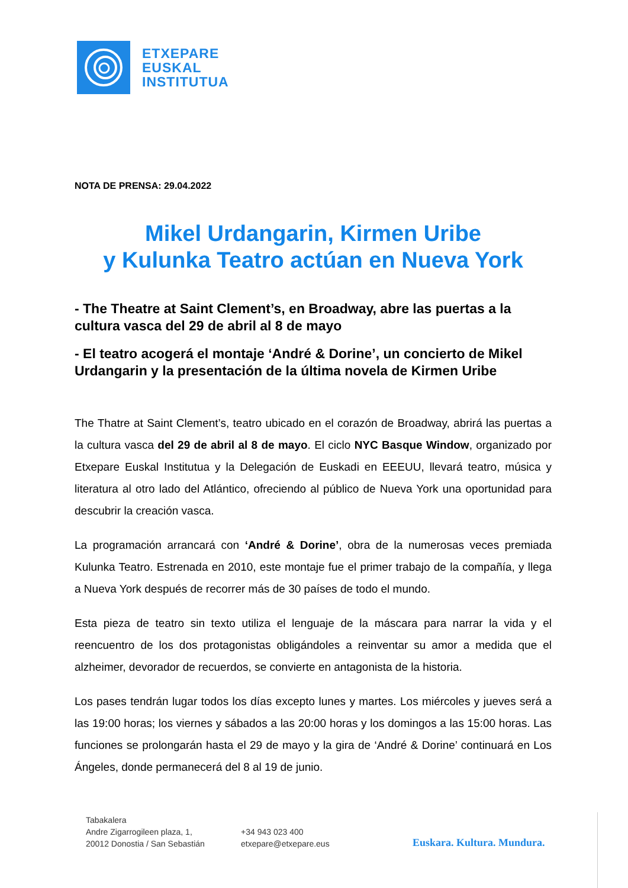ETXEPARE
EUSKAL
INSTITUTUA
NOTA DE PRENSA: 29.04.2022
Mikel Urdangarin, Kirmen Uribe
y Kulunka Teatro actúan en Nueva York
- The Theatre at Saint Clement’s, en Broadway, abre las puertas a la cultura vasca del 29 de abril al 8 de mayo
- El teatro acogerá el montaje ‘André & Dorine’, un concierto de Mikel Urdangarin y la presentación de la última novela de Kirmen Uribe
The Thatre at Saint Clement’s, teatro ubicado en el corazón de Broadway, abrirá las puertas a la cultura vasca del 29 de abril al 8 de mayo. El ciclo NYC Basque Window, organizado por Etxepare Euskal Institutua y la Delegación de Euskadi en EEEUU, llevará teatro, música y literatura al otro lado del Atlántico, ofreciendo al público de Nueva York una oportunidad para descubrir la creación vasca.
La programación arrancará con ‘André & Dorine’, obra de la numerosas veces premiada Kulunka Teatro. Estrenada en 2010, este montaje fue el primer trabajo de la compañía, y llega a Nueva York después de recorrer más de 30 países de todo el mundo.
Esta pieza de teatro sin texto utiliza el lenguaje de la máscara para narrar la vida y el reencuentro de los dos protagonistas obligándoles a reinventar su amor a medida que el alzheimer, devorador de recuerdos, se convierte en antagonista de la historia.
Los pases tendrán lugar todos los días excepto lunes y martes. Los miércoles y jueves será a las 19:00 horas; los viernes y sábados a las 20:00 horas y los domingos a las 15:00 horas. Las funciones se prolongarán hasta el 29 de mayo y la gira de ‘André & Dorine’ continuará en Los Ángeles, donde permanecerá del 8 al 19 de junio.
Tabakalera
Andre Zigarrogileen plaza, 1,
20012 Donostia / San Sebastián
+34 943 023 400
etxepare@etxepare.eus
Euskara. Kultura. Mundura.